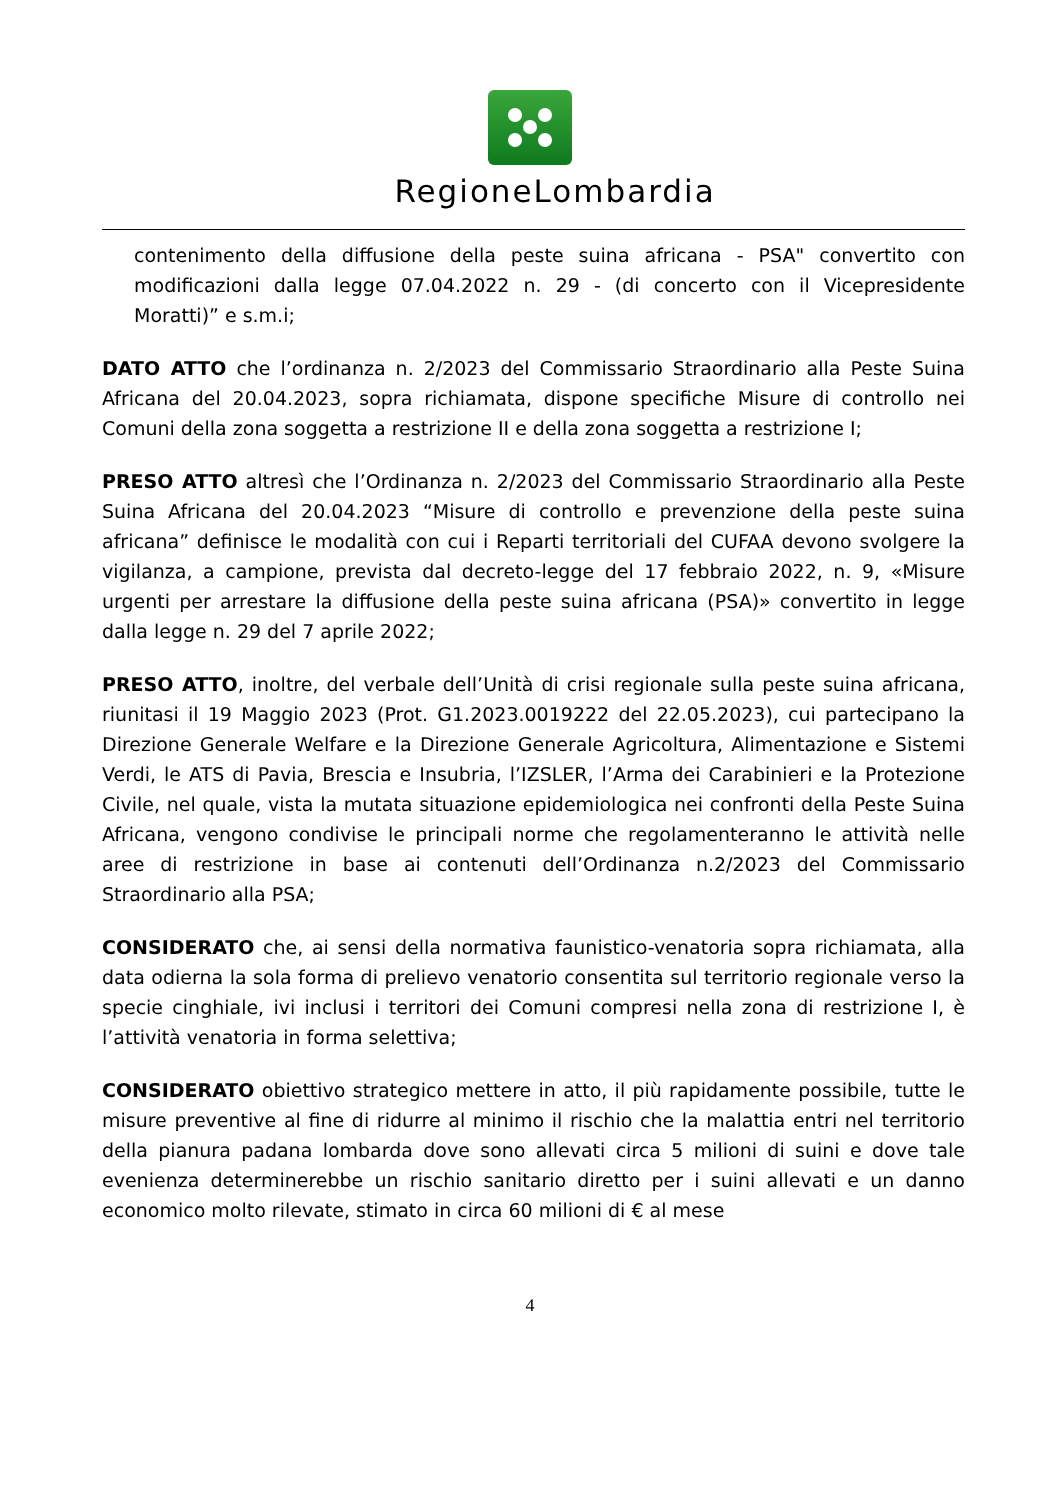RegioneLombardia
contenimento della diffusione della peste suina africana - PSA" convertito con modificazioni dalla legge 07.04.2022 n. 29 - (di concerto con il Vicepresidente Moratti)” e s.m.i;
DATO ATTO che l’ordinanza n. 2/2023 del Commissario Straordinario alla Peste Suina Africana del 20.04.2023, sopra richiamata, dispone specifiche Misure di controllo nei Comuni della zona soggetta a restrizione II e della zona soggetta a restrizione I;
PRESO ATTO altresì che l’Ordinanza n. 2/2023 del Commissario Straordinario alla Peste Suina Africana del 20.04.2023 “Misure di controllo e prevenzione della peste suina africana” definisce le modalità con cui i Reparti territoriali del CUFAA devono svolgere la vigilanza, a campione, prevista dal decreto-legge del 17 febbraio 2022, n. 9, «Misure urgenti per arrestare la diffusione della peste suina africana (PSA)» convertito in legge dalla legge n. 29 del 7 aprile 2022;
PRESO ATTO, inoltre, del verbale dell’Unità di crisi regionale sulla peste suina africana, riunitasi il 19 Maggio 2023 (Prot. G1.2023.0019222 del 22.05.2023), cui partecipano la Direzione Generale Welfare e la Direzione Generale Agricoltura, Alimentazione e Sistemi Verdi, le ATS di Pavia, Brescia e Insubria, l’IZSLER, l’Arma dei Carabinieri e la Protezione Civile, nel quale, vista la mutata situazione epidemiologica nei confronti della Peste Suina Africana, vengono condivise le principali norme che regolamenteranno le attività nelle aree di restrizione in base ai contenuti dell’Ordinanza n.2/2023 del Commissario Straordinario alla PSA;
CONSIDERATO che, ai sensi della normativa faunistico-venatoria sopra richiamata, alla data odierna la sola forma di prelievo venatorio consentita sul territorio regionale verso la specie cinghiale, ivi inclusi i territori dei Comuni compresi nella zona di restrizione I, è l’attività venatoria in forma selettiva;
CONSIDERATO obiettivo strategico mettere in atto, il più rapidamente possibile, tutte le misure preventive al fine di ridurre al minimo il rischio che la malattia entri nel territorio della pianura padana lombarda dove sono allevati circa 5 milioni di suini e dove tale evenienza determinerebbe un rischio sanitario diretto per i suini allevati e un danno economico molto rilevate, stimato in circa 60 milioni di € al mese
4